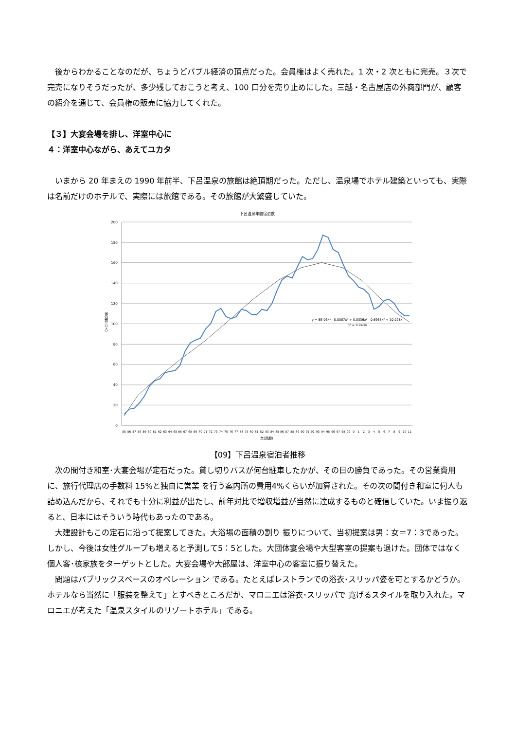後からわかることなのだが、ちょうどバブル経済の頂点だった。会員権はよく売れた。1 次・2 次ともに完売。３次で完売になりそうだったが、多少残しておこうと考え、100 口分を売り止めにした。三越・名古屋店の外商部門が、顧客の紹介を通じて、会員権の販売に協力してくれた。
【３】大宴会場を排し、洋室中心に
４：洋室中心ながら、あえてユカタ
いまから 20 年まえの 1990 年前半、下呂温泉の旅館は絶頂期だった。ただし、温泉場でホテル建築といっても、実際は名前だけのホテルで、実際には旅館である。その旅館が大繁盛していた。
下呂温泉年間宿泊数
200
180
160
140
120
100
80
60
40
20
0
宿泊数(万人)
y = 5E-06x⁵ - 0.0007x⁴ + 0.0336x³ - 0.6963x² + 10.028x
R² = 0.9436
55
56
57
58
59
60
61
62
63
64
65
66
67
68
69
70
71
72
73
74
75
76
77
78
79
80
81
82
83
84
85
86
87
88
89
90
91
92
93
94
95
96
97
98
99
0
1
2
3
4
5
6
7
8
9
10
11
年(西暦)
【09】下呂温泉宿泊者推移
次の間付き和室･大宴会場が定石だった。貸し切りバスが何台駐車したかが、その日の勝負であった。その営業費用に、旅行代理店の手数料 15%と独自に営業 を行う案内所の費用4%くらいが加算された。その次の間付き和室に何人も詰め込んだから、それでも十分に利益が出たし、前年対比で増収増益が当然に達成するものと確信していた。いま振り返ると、日本にはそういう時代もあったのである。
大建設計もこの定石に沿って提案してきた。大浴場の面積の割り 振りについて、当初提案は男：女＝7：3であった。しかし、今後は女性グループも増えると予測して5：5とした。大団体宴会場や大型客室の提案も退けた。団体ではなく個人客･核家族をターゲットとした。大宴会場や大部屋は、洋室中心の客室に振り替えた。
問題はパブリックスペースのオペレーション である。たとえばレストランでの浴衣･スリッパ姿を可とするかどうか。ホテルなら当然に「服装を整えて」とすべきところだが、マロニエは浴衣･スリッパで 寛げるスタイルを取り入れた。マロニエが考えた「温泉スタイルのリゾートホテル」である。